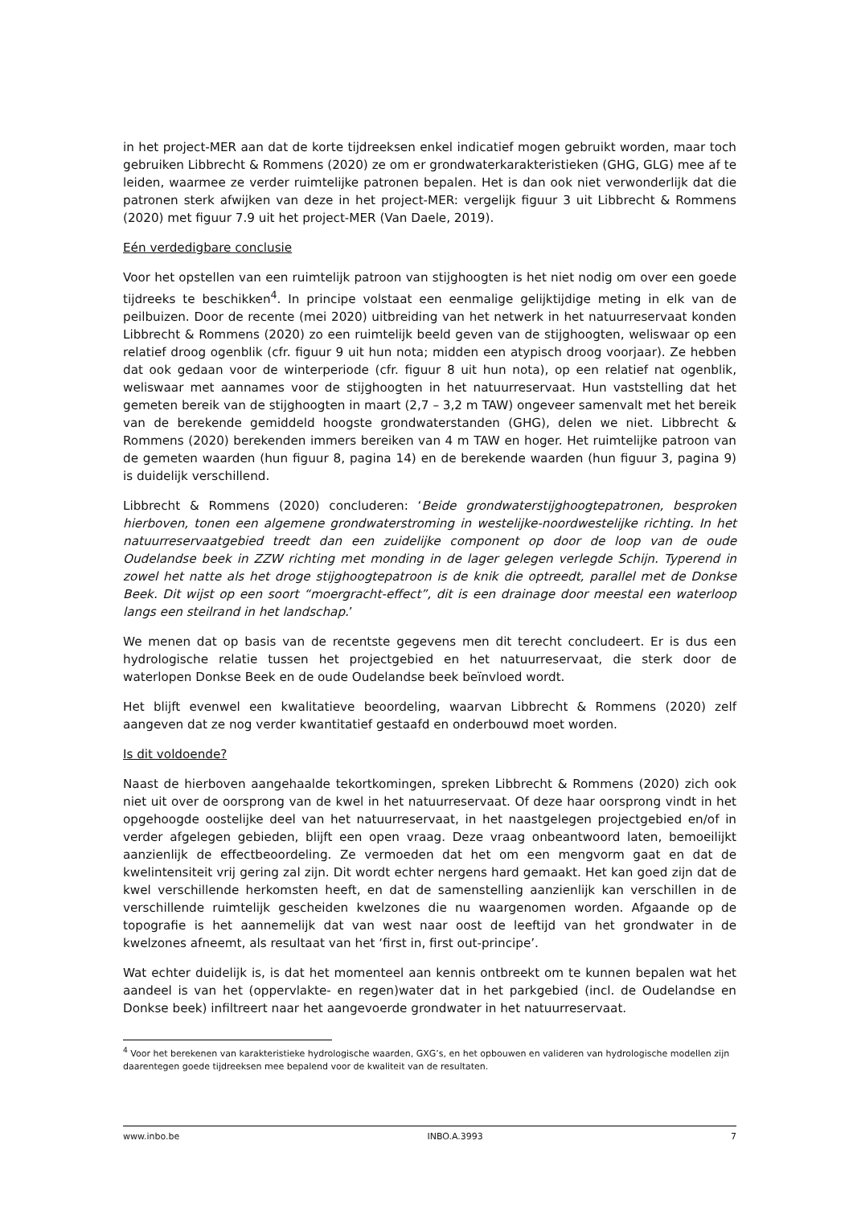in het project-MER aan dat de korte tijdreeksen enkel indicatief mogen gebruikt worden, maar toch gebruiken Libbrecht & Rommens (2020) ze om er grondwaterkarakteristieken (GHG, GLG) mee af te leiden, waarmee ze verder ruimtelijke patronen bepalen. Het is dan ook niet verwonderlijk dat die patronen sterk afwijken van deze in het project-MER: vergelijk figuur 3 uit Libbrecht & Rommens (2020) met figuur 7.9 uit het project-MER (Van Daele, 2019).
Eén verdedigbare conclusie
Voor het opstellen van een ruimtelijk patroon van stijghoogten is het niet nodig om over een goede tijdreeks te beschikken<sup>4</sup>. In principe volstaat een eenmalige gelijktijdige meting in elk van de peilbuizen. Door de recente (mei 2020) uitbreiding van het netwerk in het natuurreservaat konden Libbrecht & Rommens (2020) zo een ruimtelijk beeld geven van de stijghoogten, weliswaar op een relatief droog ogenblik (cfr. figuur 9 uit hun nota; midden een atypisch droog voorjaar). Ze hebben dat ook gedaan voor de winterperiode (cfr. figuur 8 uit hun nota), op een relatief nat ogenblik, weliswaar met aannames voor de stijghoogten in het natuurreservaat. Hun vaststelling dat het gemeten bereik van de stijghoogten in maart (2,7 – 3,2 m TAW) ongeveer samenvalt met het bereik van de berekende gemiddeld hoogste grondwaterstanden (GHG), delen we niet. Libbrecht & Rommens (2020) berekenden immers bereiken van 4 m TAW en hoger. Het ruimtelijke patroon van de gemeten waarden (hun figuur 8, pagina 14) en de berekende waarden (hun figuur 3, pagina 9) is duidelijk verschillend.
Libbrecht & Rommens (2020) concluderen: ‘Beide grondwaterstijghoogtepatronen, besproken hierboven, tonen een algemene grondwaterstroming in westelijke-noordwestelijke richting. In het natuurreservaatgebied treedt dan een zuidelijke component op door de loop van de oude Oudelandse beek in ZZW richting met monding in de lager gelegen verlegde Schijn. Typerend in zowel het natte als het droge stijghoogtepatroon is de knik die optreedt, parallel met de Donkse Beek. Dit wijst op een soort “moergracht-effect”, dit is een drainage door meestal een waterloop langs een steilrand in het landschap.’
We menen dat op basis van de recentste gegevens men dit terecht concludeert. Er is dus een hydrologische relatie tussen het projectgebied en het natuurreservaat, die sterk door de waterlopen Donkse Beek en de oude Oudelandse beek beïnvloed wordt.
Het blijft evenwel een kwalitatieve beoordeling, waarvan Libbrecht & Rommens (2020) zelf aangeven dat ze nog verder kwantitatief gestaafd en onderbouwd moet worden.
Is dit voldoende?
Naast de hierboven aangehaalde tekortkomingen, spreken Libbrecht & Rommens (2020) zich ook niet uit over de oorsprong van de kwel in het natuurreservaat. Of deze haar oorsprong vindt in het opgehoogde oostelijke deel van het natuurreservaat, in het naastgelegen projectgebied en/of in verder afgelegen gebieden, blijft een open vraag. Deze vraag onbeantwoord laten, bemoeilijkt aanzienlijk de effectbeoordeling. Ze vermoeden dat het om een mengvorm gaat en dat de kwelintensiteit vrij gering zal zijn. Dit wordt echter nergens hard gemaakt. Het kan goed zijn dat de kwel verschillende herkomsten heeft, en dat de samenstelling aanzienlijk kan verschillen in de verschillende ruimtelijk gescheiden kwelzones die nu waargenomen worden. Afgaande op de topografie is het aannemelijk dat van west naar oost de leeftijd van het grondwater in de kwelzones afneemt, als resultaat van het ‘first in, first out-principe’.
Wat echter duidelijk is, is dat het momenteel aan kennis ontbreekt om te kunnen bepalen wat het aandeel is van het (oppervlakte- en regen)water dat in het parkgebied (incl. de Oudelandse en Donkse beek) infiltreert naar het aangevoerde grondwater in het natuurreservaat.
<sup>4</sup> Voor het berekenen van karakteristieke hydrologische waarden, GXG’s, en het opbouwen en valideren van hydrologische modellen zijn daarentegen goede tijdreeksen mee bepalend voor de kwaliteit van de resultaten.
www.inbo.be INBO.A.3993 7